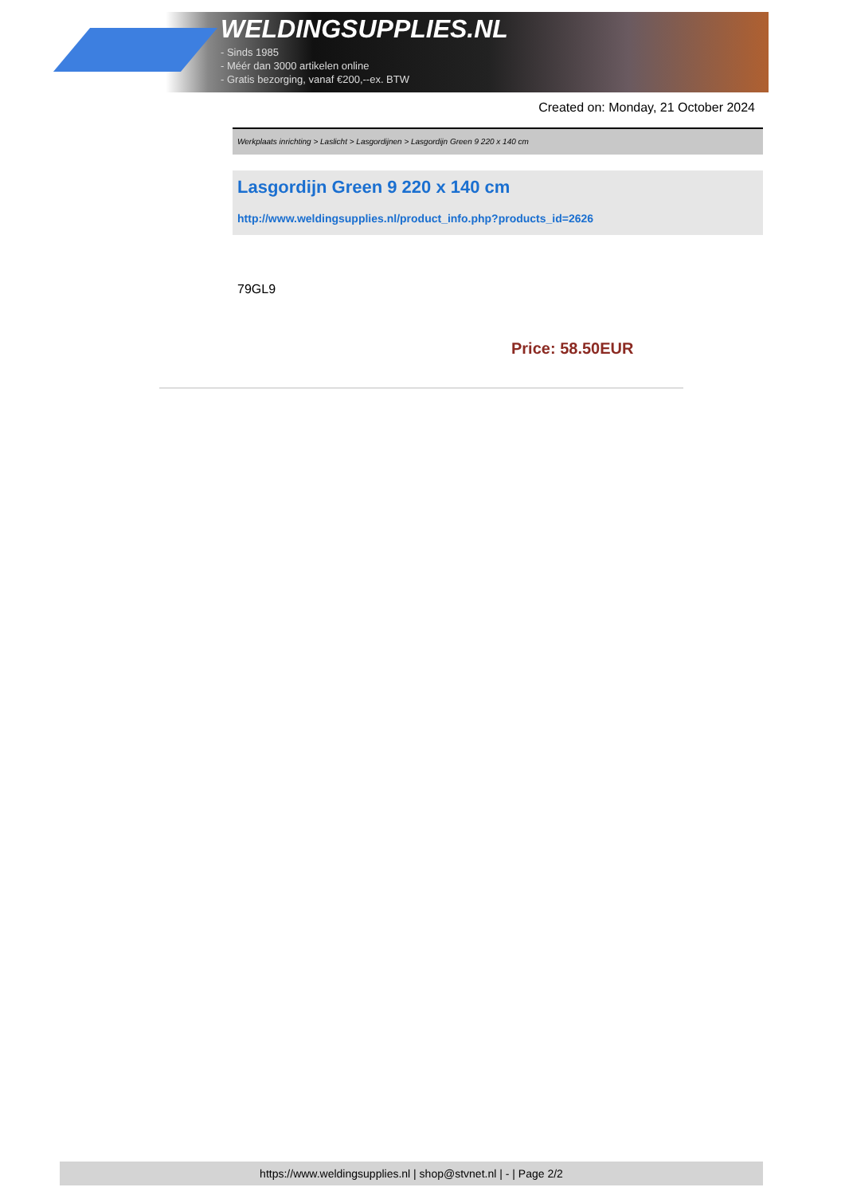WELDINGSUPPLIES.NL
- Sinds 1985
- Méér dan 3000 artikelen online
- Gratis bezorging, vanaf €200,--ex. BTW
Created on: Monday, 21 October 2024
Werkplaats inrichting > Laslicht > Lasgordijnen > Lasgordijn Green 9 220 x 140 cm
Lasgordijn Green 9 220 x 140 cm
http://www.weldingsupplies.nl/product_info.php?products_id=2626
79GL9
Price: 58.50EUR
https://www.weldingsupplies.nl | shop@stvnet.nl | - | Page 2/2